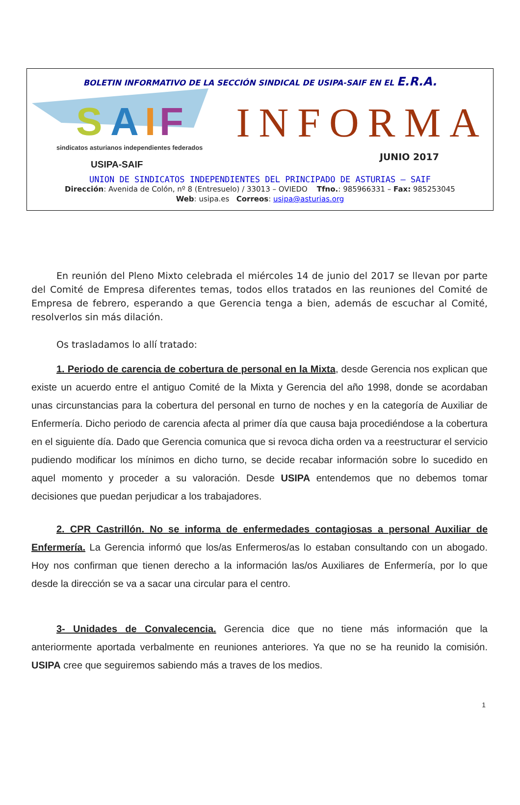BOLETIN INFORMATIVO DE LA SECCIÓN SINDICAL DE USIPA-SAIF EN EL E.R.A.
S
A
I
F
sindicatos asturianos independientes federados
USIPA-SAIF
INFORMA
JUNIO 2017
UNION DE SINDICATOS INDEPENDIENTES DEL PRINCIPADO DE ASTURIAS – SAIF
Dirección: Avenida de Colón, nº 8 (Entresuelo) / 33013 – OVIEDO Tfno.: 985966331 – Fax: 985253045
Web: usipa.es Correos: usipa@asturias.org
En reunión del Pleno Mixto celebrada el miércoles 14 de junio del 2017 se llevan por parte del Comité de Empresa diferentes temas, todos ellos tratados en las reuniones del Comité de Empresa de febrero, esperando a que Gerencia tenga a bien, además de escuchar al Comité, resolverlos sin más dilación.
Os trasladamos lo allí tratado:
1. Periodo de carencia de cobertura de personal en la Mixta, desde Gerencia nos explican que existe un acuerdo entre el antiguo Comité de la Mixta y Gerencia del año 1998, donde se acordaban unas circunstancias para la cobertura del personal en turno de noches y en la categoría de Auxiliar de Enfermería. Dicho periodo de carencia afecta al primer día que causa baja procediéndose a la cobertura en el siguiente día. Dado que Gerencia comunica que si revoca dicha orden va a reestructurar el servicio pudiendo modificar los mínimos en dicho turno, se decide recabar información sobre lo sucedido en aquel momento y proceder a su valoración. Desde USIPA entendemos que no debemos tomar decisiones que puedan perjudicar a los trabajadores.
2. CPR Castrillón. No se informa de enfermedades contagiosas a personal Auxiliar de Enfermería. La Gerencia informó que los/as Enfermeros/as lo estaban consultando con un abogado. Hoy nos confirman que tienen derecho a la información las/os Auxiliares de Enfermería, por lo que desde la dirección se va a sacar una circular para el centro.
3- Unidades de Convalecencia. Gerencia dice que no tiene más información que la anteriormente aportada verbalmente en reuniones anteriores. Ya que no se ha reunido la comisión. USIPA cree que seguiremos sabiendo más a traves de los medios.
1